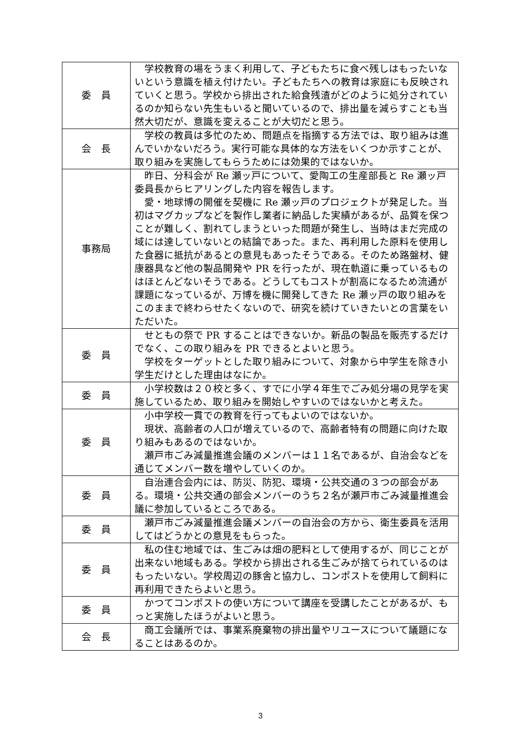| 委 員 | 学校教育の場をうまく利用して、子どもたちに食べ残しはもったいないという意識を植え付けたい。子どもたちへの教育は家庭にも反映されていくと思う。学校から排出された給食残渣がどのように処分されているのか知らない先生もいると聞いているので、排出量を減らすことも当然大切だが、意識を変えることが大切だと思う。 |
| 会 長 | 学校の教員は多忙のため、問題点を指摘する方法では、取り組みは進んでいかないだろう。実行可能な具体的な方法をいくつか示すことが、取り組みを実施してもらうためには効果的ではないか。 |
| 事務局 | 昨日、分科会が Re 瀬ッ戸について、愛陶工の生産部長と Re 瀬ッ戸委員長からヒアリングした内容を報告します。 愛・地球博の開催を契機に Re 瀬ッ戸のプロジェクトが発足した。当初はマグカップなどを製作し業者に納品した実績があるが、品質を保つことが難しく、割れてしまうといった問題が発生し、当時はまだ完成の域には達していないとの結論であった。また、再利用した原料を使用した食器に抵抗があるとの意見もあったそうである。そのため路盤材、健康器具など他の製品開発や PR を行ったが、現在軌道に乗っているものはほとんどないそうである。どうしてもコストが割高になるため流通が課題になっているが、万博を機に開発してきた Re 瀬ッ戸の取り組みをこのままで終わらせたくないので、研究を続けていきたいとの言葉をいただいた。 |
| 委 員 | せともの祭で PR することはできないか。新品の製品を販売するだけでなく、この取り組みを PR できるとよいと思う。 学校をターゲットとした取り組みについて、対象から中学生を除き小学生だけとした理由はなにか。 |
| 委 員 | 小学校数は２０校と多く、すでに小学４年生でごみ処分場の見学を実施しているため、取り組みを開始しやすいのではないかと考えた。 |
| 委 員 | 小中学校一貫での教育を行ってもよいのではないか。 現状、高齢者の人口が増えているので、高齢者特有の問題に向けた取り組みもあるのではないか。 瀬戸市ごみ減量推進会議のメンバーは１１名であるが、自治会などを通じてメンバー数を増やしていくのか。 |
| 委 員 | 自治連合会内には、防災、防犯、環境・公共交通の３つの部会がある。環境・公共交通の部会メンバーのうち２名が瀬戸市ごみ減量推進会議に参加しているところである。 |
| 委 員 | 瀬戸市ごみ減量推進会議メンバーの自治会の方から、衛生委員を活用してはどうかとの意見をもらった。 |
| 委 員 | 私の住む地域では、生ごみは畑の肥料として使用するが、同じことが出来ない地域もある。学校から排出される生ごみが捨てられているのはもったいない。学校周辺の豚舎と協力し、コンポストを使用して飼料に再利用できたらよいと思う。 |
| 委 員 | かつてコンポストの使い方について講座を受講したことがあるが、もっと実施したほうがよいと思う。 |
| 会 長 | 商工会議所では、事業系廃棄物の排出量やリユースについて議題になることはあるのか。 |
3